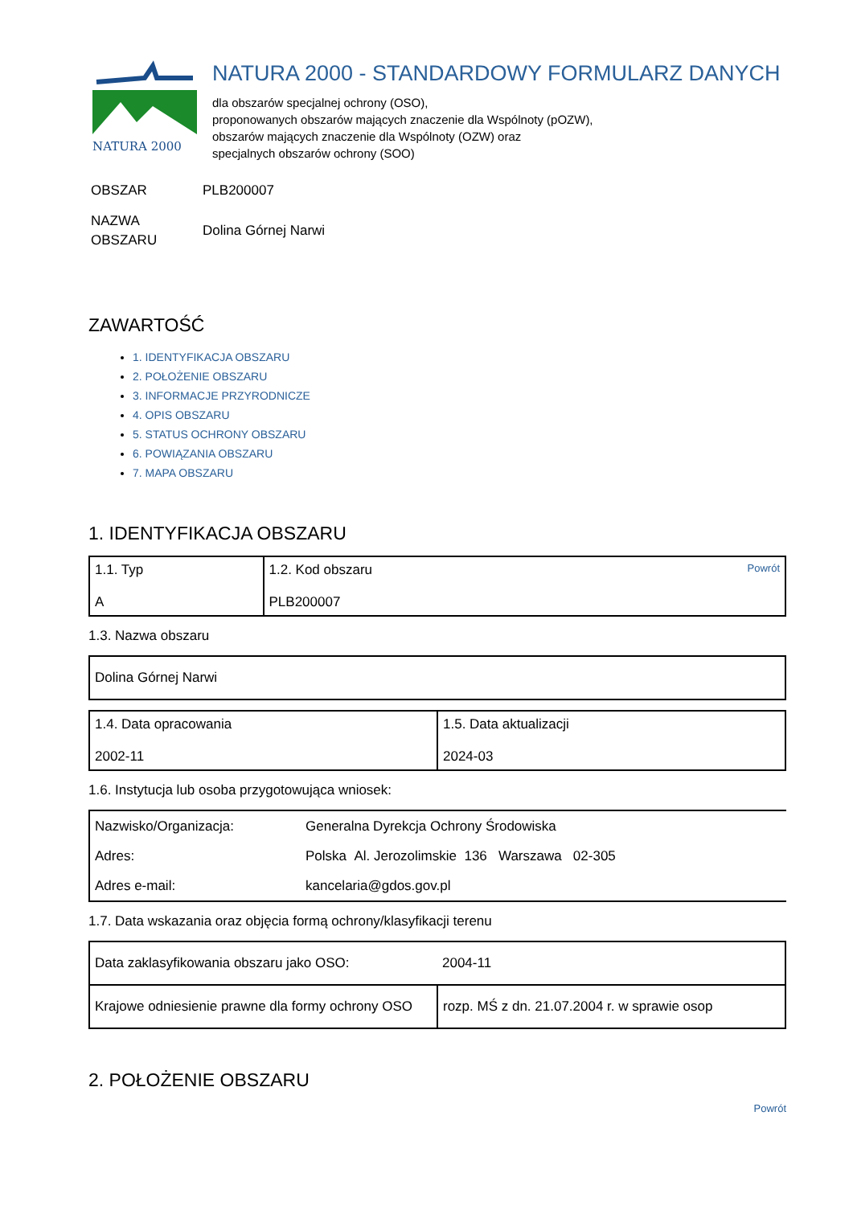NATURA 2000
NATURA 2000 - STANDARDOWY FORMULARZ DANYCH
dla obszarów specjalnej ochrony (OSO),
proponowanych obszarów mających znaczenie dla Wspólnoty (pOZW),
obszarów mających znaczenie dla Wspólnoty (OZW) oraz
specjalnych obszarów ochrony (SOO)
| OBSZAR | PLB200007 |
| NAZWA OBSZARU | Dolina Górnej Narwi |
ZAWARTOŚĆ
1. IDENTYFIKACJA OBSZARU
2. POŁOŻENIE OBSZARU
3. INFORMACJE PRZYRODNICZE
4. OPIS OBSZARU
5. STATUS OCHRONY OBSZARU
6. POWIĄZANIA OBSZARU
7. MAPA OBSZARU
1. IDENTYFIKACJA OBSZARU
| 1.1. Typ A | Powrót 1.2. Kod obszaru PLB200007 |
1.3. Nazwa obszaru
| Dolina Górnej Narwi |
| 1.4. Data opracowania 2002-11 | 1.5. Data aktualizacji 2024-03 |
1.6. Instytucja lub osoba przygotowująca wniosek:
| Nazwisko/Organizacja: | Generalna Dyrekcja Ochrony Środowiska |
| Adres: | Polska Al. Jerozolimskie 136 Warszawa 02-305 |
| Adres e-mail: | kancelaria@gdos.gov.pl |
1.7. Data wskazania oraz objęcia formą ochrony/klasyfikacji terenu
| Data zaklasyfikowania obszaru jako OSO: | 2004-11 |
| Krajowe odniesienie prawne dla formy ochrony OSO | rozp. MŚ z dn. 21.07.2004 r. w sprawie osop |
2. POŁOŻENIE OBSZARU
Powrót